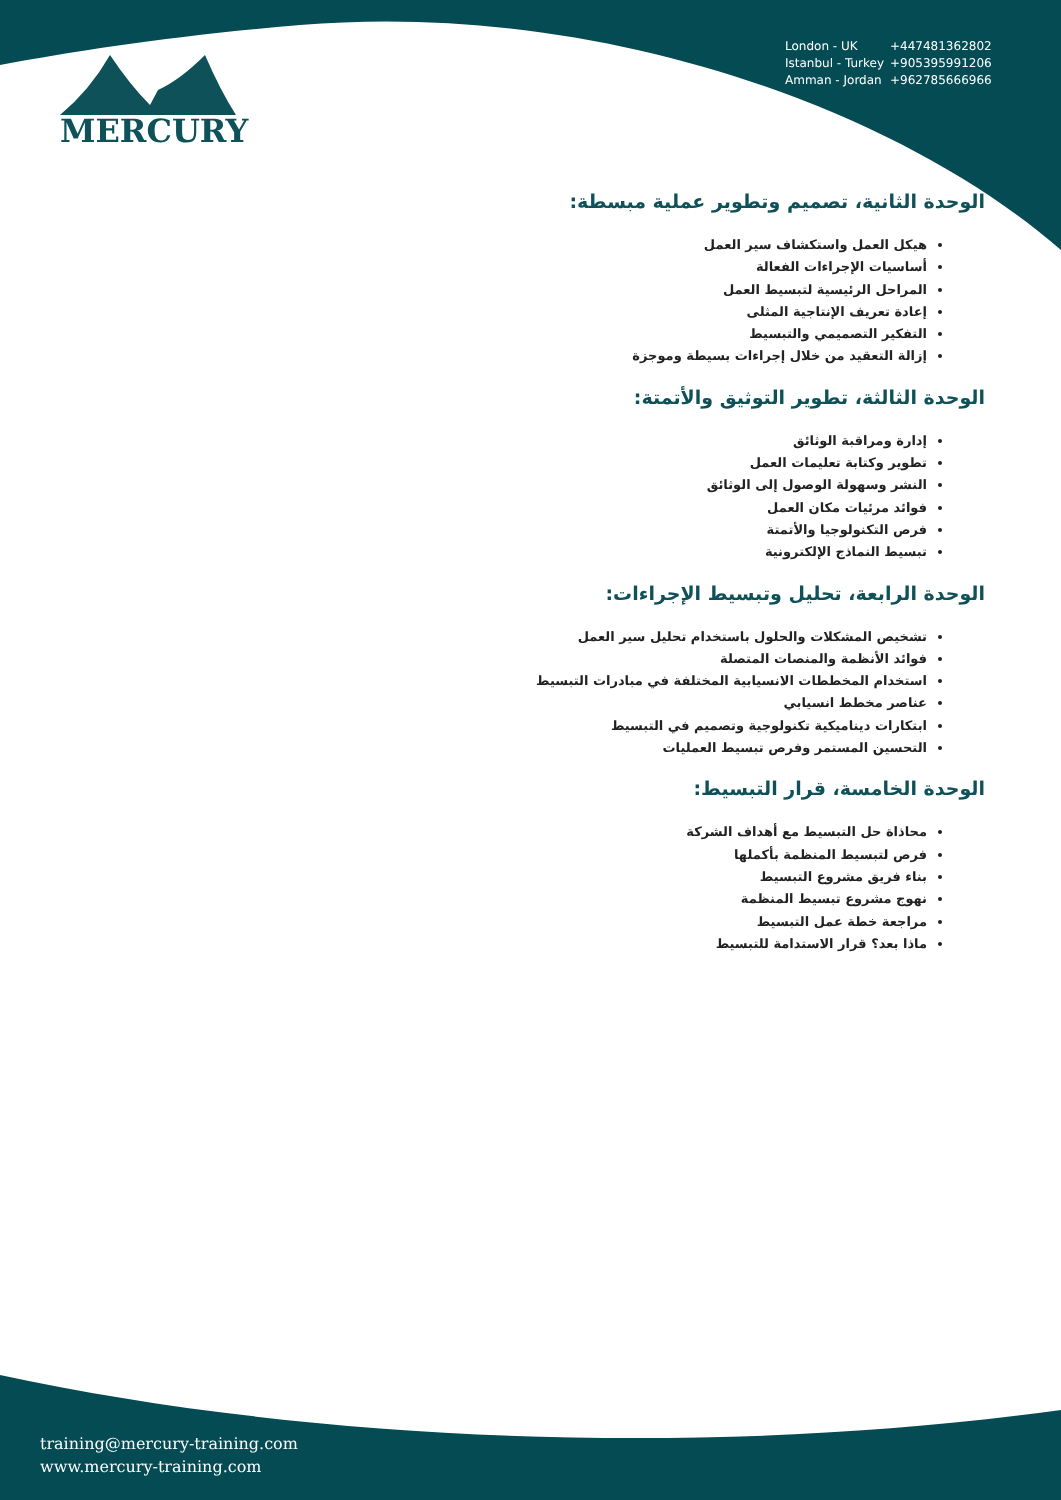MERCURY
London - UK +447481362802
Istanbul - Turkey +905395991206
Amman - Jordan +962785666966
الوحدة الثانية، تصميم وتطوير عملية مبسطة:
هيكل العمل واستكشاف سير العمل
أساسيات الإجراءات الفعالة
المراحل الرئيسية لتبسيط العمل
إعادة تعريف الإنتاجية المثلى
التفكير التصميمي والتبسيط
إزالة التعقيد من خلال إجراءات بسيطة وموجزة
الوحدة الثالثة، تطوير التوثيق والأتمتة:
إدارة ومراقبة الوثائق
تطوير وكتابة تعليمات العمل
النشر وسهولة الوصول إلى الوثائق
فوائد مرئيات مكان العمل
فرص التكنولوجيا والأتمتة
تبسيط النماذج الإلكترونية
الوحدة الرابعة، تحليل وتبسيط الإجراءات:
تشخيص المشكلات والحلول باستخدام تحليل سير العمل
فوائد الأنظمة والمنصات المتصلة
استخدام المخططات الانسيابية المختلفة في مبادرات التبسيط
عناصر مخطط انسيابي
ابتكارات ديناميكية تكنولوجية وتصميم في التبسيط
التحسين المستمر وفرص تبسيط العمليات
الوحدة الخامسة، قرار التبسيط:
محاذاة حل التبسيط مع أهداف الشركة
فرص لتبسيط المنظمة بأكملها
بناء فريق مشروع التبسيط
نهوج مشروع تبسيط المنظمة
مراجعة خطة عمل التبسيط
ماذا بعد؟ قرار الاستدامة للتبسيط
training@mercury-training.com
www.mercury-training.com